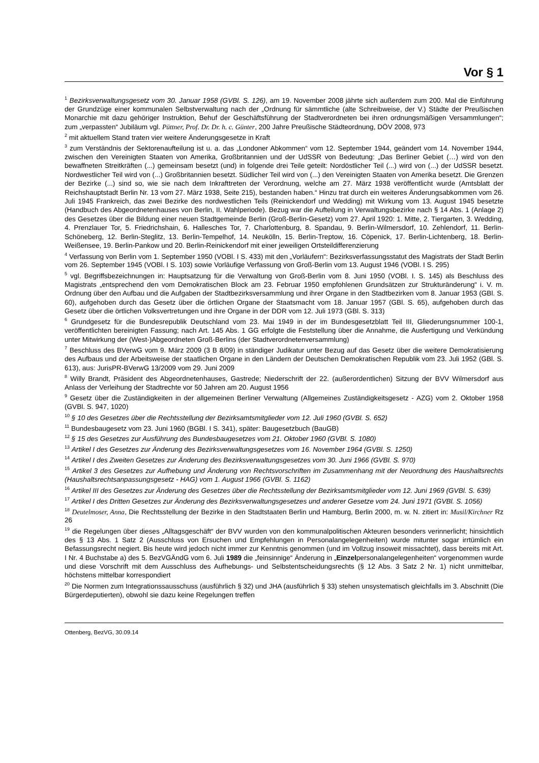Vor § 1
<sup>1</sup> Bezirksverwaltungsgesetz vom 30. Januar 1958 (GVBl. S. 126), am 19. November 2008 jährte sich außerdem zum 200. Mal die Einführung der Grundzüge einer kommunalen Selbstverwaltung nach der „Ordnung für sämmtliche (alte Schreibweise, der V.) Städte der Preußischen Monarchie mit dazu gehöriger Instruktion, Behuf der Geschäftsführung der Stadtverordneten bei ihren ordnungsmäßigen Versammlungen“; zum „verpassten“ Jubiläum vgl. Püttner, Prof. Dr. Dr. h. c. Günter, 200 Jahre Preußische Städteordnung, DÖV 2008, 973
<sup>2</sup> mit aktuellem Stand traten vier weitere Änderungsgesetze in Kraft
<sup>3</sup> zum Verständnis der Sektorenaufteilung ist u. a. das „Londoner Abkommen“ vom 12. September 1944, geändert vom 14. November 1944, zwischen den Vereinigten Staaten von Amerika, Großbritannien und der UdSSR von Bedeutung: „Das Berliner Gebiet (…) wird von den bewaffneten Streitkräften (...) gemeinsam besetzt (und) in folgende drei Teile geteilt: Nordöstlicher Teil (...) wird von (...) der UdSSR besetzt. Nordwestlicher Teil wird von (...) Großbritannien besetzt. Südlicher Teil wird von (...) den Vereinigten Staaten von Amerika besetzt. Die Grenzen der Bezirke (...) sind so, wie sie nach dem Inkrafttreten der Verordnung, welche am 27. März 1938 veröffentlicht wurde (Amtsblatt der Reichshauptstadt Berlin Nr. 13 vom 27. März 1938, Seite 215), bestanden haben.“ Hinzu trat durch ein weiteres Änderungsabkommen vom 26. Juli 1945 Frankreich, das zwei Bezirke des nordwestlichen Teils (Reinickendorf und Wedding) mit Wirkung vom 13. August 1945 besetzte (Handbuch des Abgeordnetenhauses von Berlin, II. Wahlperiode). Bezug war die Aufteilung in Verwaltungsbezirke nach § 14 Abs. 1 (Anlage 2) des Gesetzes über die Bildung einer neuen Stadtgemeinde Berlin (Groß-Berlin-Gesetz) vom 27. April 1920: 1. Mitte, 2. Tiergarten, 3. Wedding, 4. Prenzlauer Tor, 5. Friedrichshain, 6. Hallesches Tor, 7. Charlottenburg, 8. Spandau, 9. Berlin-Wilmersdorf, 10. Zehlendorf, 11. Berlin-Schöneberg, 12. Berlin-Steglitz, 13. Berlin-Tempelhof, 14. Neukölln, 15. Berlin-Treptow, 16. Cöpenick, 17. Berlin-Lichtenberg, 18. Berlin-Weißensee, 19. Berlin-Pankow und 20. Berlin-Reinickendorf mit einer jeweiligen Ortsteildifferenzierung
<sup>4</sup> Verfassung von Berlin vom 1. September 1950 (VOBl. I S. 433) mit den „Vorläufern“: Bezirksverfassungsstatut des Magistrats der Stadt Berlin vom 26. September 1945 (VOBl. I S. 103) sowie Vorläufige Verfassung von Groß-Berlin vom 13. August 1946 (VOBl. I S. 295)
<sup>5</sup> vgl. Begriffsbezeichnungen in: Hauptsatzung für die Verwaltung von Groß-Berlin vom 8. Juni 1950 (VOBl. I. S. 145) als Beschluss des Magistrats „entsprechend den vom Demokratischen Block am 23. Februar 1950 empfohlenen Grundsätzen zur Strukturänderung“ i. V. m. Ordnung über den Aufbau und die Aufgaben der Stadtbezirksversammlung und ihrer Organe in den Stadtbezirken vom 8. Januar 1953 (GBl. S. 60), aufgehoben durch das Gesetz über die örtlichen Organe der Staatsmacht vom 18. Januar 1957 (GBl. S. 65), aufgehoben durch das Gesetz über die örtlichen Volksvertretungen und ihre Organe in der DDR vom 12. Juli 1973 (GBl. S. 313)
<sup>6</sup> Grundgesetz für die Bundesrepublik Deutschland vom 23. Mai 1949 in der im Bundesgesetzblatt Teil III, Gliederungsnummer 100-1, veröffentlichten bereinigten Fassung; nach Art. 145 Abs. 1 GG erfolgte die Feststellung über die Annahme, die Ausfertigung und Verkündung unter Mitwirkung der (West-)Abgeordneten Groß-Berlins (der Stadtverordnetenversammlung)
<sup>7</sup> Beschluss des BVerwG vom 9. März 2009 (3 B 8/09) in ständiger Judikatur unter Bezug auf das Gesetz über die weitere Demokratisierung des Aufbaus und der Arbeitsweise der staatlichen Organe in den Ländern der Deutschen Demokratischen Republik vom 23. Juli 1952 (GBl. S. 613), aus: JurisPR-BVerwG 13/2009 vom 29. Juni 2009
<sup>8</sup> Willy Brandt, Präsident des Abgeordnetenhauses, Gastrede; Niederschrift der 22. (außerordentlichen) Sitzung der BVV Wilmersdorf aus Anlass der Verleihung der Stadtrechte vor 50 Jahren am 20. August 1956
<sup>9</sup> Gesetz über die Zuständigkeiten in der allgemeinen Berliner Verwaltung (Allgemeines Zuständigkeitsgesetz - AZG) vom 2. Oktober 1958 (GVBl. S. 947, 1020)
<sup>10</sup> § 10 des Gesetzes über die Rechtsstellung der Bezirksamtsmitglieder vom 12. Juli 1960 (GVBl. S. 652)
<sup>11</sup> Bundesbaugesetz vom 23. Juni 1960 (BGBl. I S. 341), später: Baugesetzbuch (BauGB)
<sup>12</sup> § 15 des Gesetzes zur Ausführung des Bundesbaugesetzes vom 21. Oktober 1960 (GVBl. S. 1080)
<sup>13</sup> Artikel I des Gesetzes zur Änderung des Bezirksverwaltungsgesetzes vom 16. November 1964 (GVBl. S. 1250)
<sup>14</sup> Artikel I des Zweiten Gesetzes zur Änderung des Bezirksverwaltungsgesetzes vom 30. Juni 1966 (GVBl. S. 970)
<sup>15</sup> Artikel 3 des Gesetzes zur Aufhebung und Änderung von Rechtsvorschriften im Zusammenhang mit der Neuordnung des Haushaltsrechts (Haushaltsrechtsanpassungsgesetz - HAG) vom 1. August 1966 (GVBl. S. 1162)
<sup>16</sup> Artikel III des Gesetzes zur Änderung des Gesetzes über die Rechtsstellung der Bezirksamtsmitglieder vom 12. Juni 1969 (GVBl. S. 639)
<sup>17</sup> Artikel I des Dritten Gesetzes zur Änderung des Bezirksverwaltungsgesetzes und anderer Gesetze vom 24. Juni 1971 (GVBl. S. 1056)
<sup>18</sup> Deutelmoser, Anna, Die Rechtsstellung der Bezirke in den Stadtstaaten Berlin und Hamburg, Berlin 2000, m. w. N. zitiert in: Musil/Kirchner Rz 26
<sup>19</sup> die Regelungen über dieses „Alltagsgeschäft“ der BVV wurden von den kommunalpolitischen Akteuren besonders verinnerlicht; hinsichtlich des § 13 Abs. 1 Satz 2 (Ausschluss von Ersuchen und Empfehlungen in Personalangelegenheiten) wurde mitunter sogar irrtümlich ein Befassungsrecht negiert. Bis heute wird jedoch nicht immer zur Kenntnis genommen (und im Vollzug insoweit missachtet), dass bereits mit Art. I Nr. 4 Buchstabe a) des 5. BezVGÄndG vom 6. Juli 1989 die „feinsinnige“ Änderung in „Einzelpersonalangelegenheiten“ vorgenommen wurde und diese Vorschrift mit dem Ausschluss des Aufhebungs- und Selbstentscheidungsrechts (§ 12 Abs. 3 Satz 2 Nr. 1) nicht unmittelbar, höchstens mittelbar korrespondiert
<sup>20</sup> Die Normen zum Integrationssausschuss (ausführlich § 32) und JHA (ausführlich § 33) stehen unsystematisch gleichfalls im 3. Abschnitt (Die Bürgerdeputierten), obwohl sie dazu keine Regelungen treffen
Ottenberg, BezVG, 30.09.14